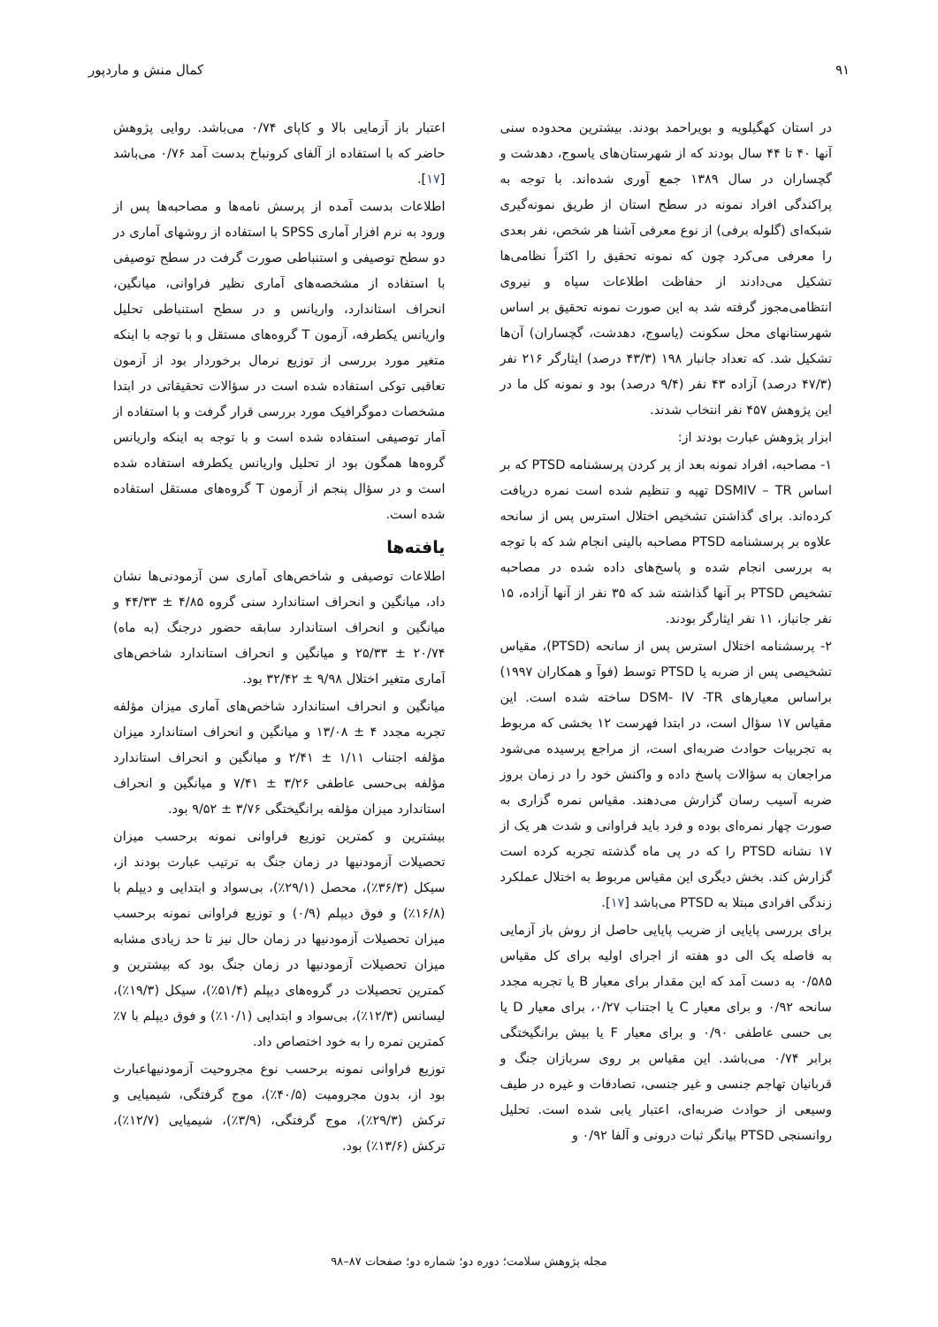۹۱ کمال منش و ماردپور
در استان کهگیلویه و بویراحمد بودند. بیشترین محدوده سنی آنها ۴۰ تا ۴۴ سال بودند که از شهرستان‌های یاسوج، دهدشت و گچساران در سال ۱۳۸۹ جمع آوری شده‌اند. با توجه به پراکندگی افراد نمونه در سطح استان از طریق نمونه‌گیری شبکه‌ای (گلوله برفی) از نوع معرفی آشنا هر شخص، نفر بعدی را معرفی می‌کرد چون که نمونه تحقیق را اکثراً نظامی‌ها تشکیل می‌دادند از حفاظت اطلاعات سپاه و نیروی انتظامی‌مجوز گرفته شد به این صورت نمونه تحقیق بر اساس شهرستانهای محل سکونت (یاسوج، دهدشت، گچساران) آن‌ها تشکیل شد. که تعداد جانبار ۱۹۸ (۴۳/۳ درصد) ایثارگر ۲۱۶ نفر (۴۷/۳ درصد) آزاده ۴۳ نفر (۹/۴ درصد) بود و نمونه کل ما در این پژوهش ۴۵۷ نفر انتخاب شدند.
ابزار پژوهش عبارت بودند از:
۱- مصاحبه، افراد نمونه بعد از پر کردن پرسشنامه PTSD که بر اساس DSMIV – TR تهیه و تنظیم شده است نمره دریافت کرده‌اند. برای گذاشتن تشخیص اختلال استرس پس از سانحه علاوه بر پرسشنامه PTSD مصاحبه بالینی انجام شد که با توجه به بررسی انجام شده و پاسخ‌های داده شده در مصاحبه تشخیص PTSD بر آنها گذاشته شد که ۳۵ نفر از آنها آزاده، ۱۵ نفر جانباز، ۱۱ نفر ایثارگر بودند.
۲- پرسشنامه اختلال استرس پس از سانحه (PTSD)، مقیاس تشخیصی پس از ضربه یا PTSD توسط (فوآ و همکاران ۱۹۹۷) براساس معیارهای DSM- IV -TR ساخته شده است. این مقیاس ۱۷ سؤال است، در ابتدا فهرست ۱۲ بخشی که مربوط به تجربیات حوادث ضربه‌ای است، از مراجع پرسیده می‌شود مراجعان به سؤالات پاسخ داده و واکنش خود را در زمان بروز ضربه آسیب رسان گزارش می‌دهند. مقیاس نمره گزاری به صورت چهار نمره‌ای بوده و فرد باید فراوانی و شدت هر یک از ۱۷ نشانه PTSD را که در پی ماه گذشته تجربه کرده است گزارش کند. بخش دیگری این مقیاس مربوط به اختلال عملکرد زندگی افرادی مبتلا به PTSD می‌باشد [۱۷].
برای بررسی پایایی از ضریب پایایی حاصل از روش باز آزمایی به فاصله یک الی دو هفته از اجرای اولیه برای کل مقیاس ۰/۵۸۵ به دست آمد که این مقدار برای معیار B یا تجربه مجدد سانحه ۰/۹۲ و برای معیار C یا اجتناب ۰/۲۷، برای معیار D یا بی حسی عاطفی ۰/۹۰ و برای معیار F یا بیش برانگیختگی برابر ۰/۷۴ می‌باشد. این مقیاس بر روی سربازان جنگ و قربانیان تهاجم جنسی و غیر جنسی، تصادفات و غیره در طیف وسیعی از حوادث ضربه‌ای، اعتبار یابی شده است. تحلیل روانسنجی PTSD بیانگر ثبات درونی و آلفا ۰/۹۲ و
اعتبار باز آزمایی بالا و کاپای ۰/۷۴ می‌باشد. روایی پژوهش حاضر که با استفاده از آلفای کرونباخ بدست آمد ۰/۷۶ می‌باشد [۱۷].
اطلاعات بدست آمده از پرسش نامه‌ها و مصاحبه‌ها پس از ورود به نرم افزار آماری SPSS با استفاده از روشهای آماری در دو سطح توصیفی و استنباطی صورت گرفت در سطح توصیفی با استفاده از مشخصه‌های آماری نظیر فراوانی، میانگین، انحراف استاندارد، واریانس و در سطح استنباطی تحلیل واریانس یکطرفه، آزمون T گروه‌های مستقل و با توجه با اینکه متغیر مورد بررسی از توزیع نرمال برخوردار بود از آزمون تعاقبی توکی استفاده شده است در سؤالات تحقیقاتی در ابتدا مشخصات دموگرافیک مورد بررسی قرار گرفت و با استفاده از آمار توصیفی استفاده شده است و با توجه به اینکه واریانس گروه‌ها همگون بود از تحلیل واریانس یکطرفه استفاده شده است و در سؤال پنجم از آزمون T گروه‌های مستقل استفاده شده است.
یافته‌ها
اطلاعات توصیفی و شاخص‌های آماری سن آزمودنی‌ها نشان داد، میانگین و انحراف استاندارد سنی گروه ۴/۸۵ ± ۴۴/۳۳ و میانگین و انحراف استاندارد سابقه حضور درجنگ (به ماه) ۲۰/۷۴ ± ۲۵/۳۳ و میانگین و انحراف استاندارد شاخص‌های آماری متغیر اختلال ۹/۹۸ ± ۳۲/۴۲ بود.
میانگین و انحراف استاندارد شاخص‌های آماری میزان مؤلفه تجربه مجدد ۴ ± ۱۳/۰۸ و میانگین و انحراف استاندارد میزان مؤلفه اجتناب ۱/۱۱ ± ۲/۴۱ و میانگین و انحراف استاندارد مؤلفه بی‌حسی عاطفی ۳/۲۶ ± ۷/۴۱ و میانگین و انحراف استاندارد میزان مؤلفه برانگیختگی ۳/۷۶ ± ۹/۵۲ بود.
بیشترین و کمترین توزیع فراوانی نمونه برحسب میزان تحصیلات آزمودنیها در زمان جنگ به ترتیب عبارت بودند از، سیکل (۳۶/۳٪)، محصل (۲۹/۱٪)، بی‌سواد و ابتدایی و دیپلم با (۱۶/۸٪) و فوق دیپلم (۰/۹) و توزیع فراوانی نمونه برحسب میزان تحصیلات آزمودنیها در زمان حال نیز تا حد زیادی مشابه میزان تحصیلات آزمودنیها در زمان جنگ بود که بیشترین و کمترین تحصیلات در گروه‌های دیپلم (۵۱/۴٪)، سیکل (۱۹/۳٪)، لیسانس (۱۲/۳٪)، بی‌سواد و ابتدایی (۱۰/۱٪) و فوق دیپلم با ۷٪ کمترین نمره را به خود اختصاص داد.
توزیع فراوانی نمونه برحسب نوع مجروحیت آزمودنیهاعبارت بود از، بدون مجرومیت (۴۰/۵٪)، موج گرفتگی، شیمیایی و ترکش (۲۹/۳٪)، موج گرفتگی، (۳/۹٪)، شیمیایی (۱۲/۷٪)، ترکش (۱۳/۶٪) بود.
مجله پژوهش سلامت؛ دوره دو؛ شماره دو؛ صفحات ۸۷–۹۸